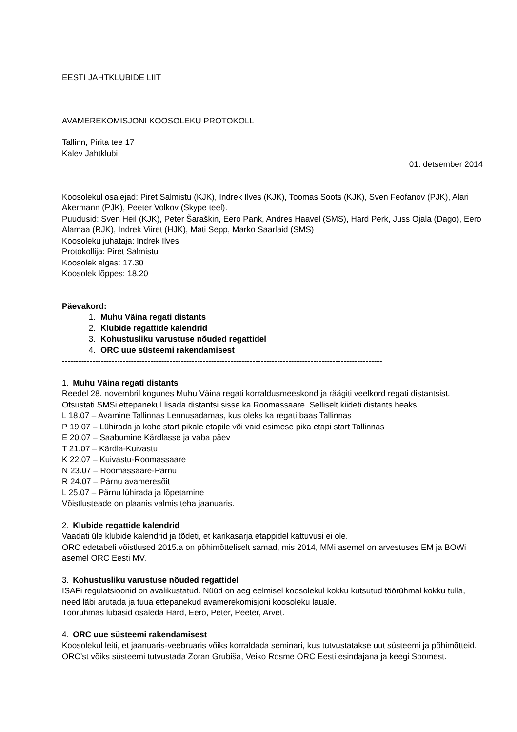EESTI JAHTKLUBIDE LIIT
AVAMEREKOMISJONI KOOSOLEKU PROTOKOLL
Tallinn, Pirita tee 17
Kalev Jahtklubi
01. detsember 2014
Koosolekul osalejad: Piret Salmistu (KJK), Indrek Ilves (KJK), Toomas Soots (KJK), Sven Feofanov (PJK), Alari Akermann (PJK), Peeter Volkov (Skype teel).
Puudusid: Sven Heil (KJK), Peter Šaraškin, Eero Pank, Andres Haavel (SMS), Hard Perk, Juss Ojala (Dago), Eero Alamaa (RJK), Indrek Viiret (HJK), Mati Sepp, Marko Saarlaid (SMS)
Koosoleku juhataja: Indrek Ilves
Protokollija: Piret Salmistu
Koosolek algas: 17.30
Koosolek lõppes: 18.20
Päevakord:
1. Muhu Väina regati distants
2. Klubide regattide kalendrid
3. Kohustusliku varustuse nõuded regattidel
4. ORC uue süsteemi rakendamisest
--------------------------------------------------------------------------------------------------------------------
1. Muhu Väina regati distants
Reedel 28. novembril kogunes Muhu Väina regati korraldusmeeskond ja räägiti veelkord regati distantsist. Otsustati SMSi ettepanekul lisada distantsi sisse ka Roomassaare. Selliselt kiideti distants heaks:
L 18.07 – Avamine Tallinnas Lennusadamas, kus oleks ka regati baas Tallinnas
P 19.07 – Lühirada ja kohe start pikale etapile või vaid esimese pika etapi start Tallinnas
E 20.07 – Saabumine Kärdlasse ja vaba päev
T 21.07 – Kärdla-Kuivastu
K 22.07 – Kuivastu-Roomassaare
N 23.07 – Roomassaare-Pärnu
R 24.07 – Pärnu avameresõit
L 25.07 – Pärnu lühirada ja lõpetamine
Võistlusteade on plaanis valmis teha jaanuaris.
2. Klubide regattide kalendrid
Vaadati üle klubide kalendrid ja tõdeti, et karikasarja etappidel kattuvusi ei ole.
ORC edetabeli võistlused 2015.a on põhimõtteliselt samad, mis 2014, MMi asemel on arvestuses EM ja BOWi asemel ORC Eesti MV.
3. Kohustusliku varustuse nõuded regattidel
ISAFi regulatsioonid on avalikustatud. Nüüd on aeg eelmisel koosolekul kokku kutsutud töörühmal kokku tulla, need läbi arutada ja tuua ettepanekud avamerekomisjoni koosoleku lauale.
Töörühmas lubasid osaleda Hard, Eero, Peter, Peeter, Arvet.
4. ORC uue süsteemi rakendamisest
Koosolekul leiti, et jaanuaris-veebruaris võiks korraldada seminari, kus tutvustatakse uut süsteemi ja põhimõtteid. ORC’st võiks süsteemi tutvustada Zoran Grubiša, Veiko Rosme ORC Eesti esindajana ja keegi Soomest.